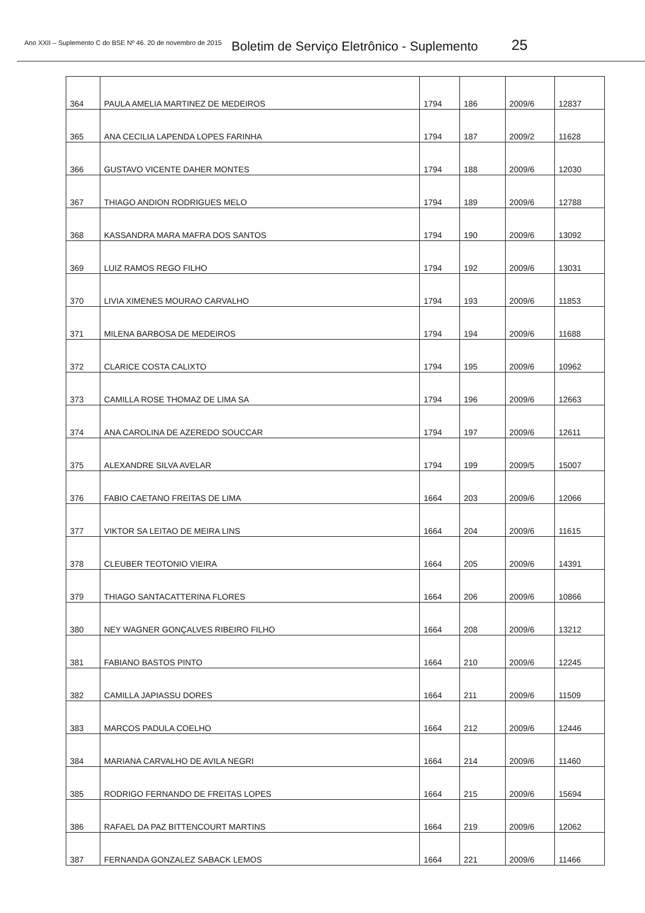Ano XXII – Suplemento C do BSE Nº 46. 20 de novembro de 2015 Boletim de Serviço Eletrônico - Suplemento 25
| 364 | PAULA AMELIA MARTINEZ DE MEDEIROS | 1794 | 186 | 2009/6 | 12837 |
| 365 | ANA CECILIA LAPENDA LOPES FARINHA | 1794 | 187 | 2009/2 | 11628 |
| 366 | GUSTAVO VICENTE DAHER MONTES | 1794 | 188 | 2009/6 | 12030 |
| 367 | THIAGO ANDION RODRIGUES MELO | 1794 | 189 | 2009/6 | 12788 |
| 368 | KASSANDRA MARA MAFRA DOS SANTOS | 1794 | 190 | 2009/6 | 13092 |
| 369 | LUIZ RAMOS REGO FILHO | 1794 | 192 | 2009/6 | 13031 |
| 370 | LIVIA XIMENES MOURAO CARVALHO | 1794 | 193 | 2009/6 | 11853 |
| 371 | MILENA BARBOSA DE MEDEIROS | 1794 | 194 | 2009/6 | 11688 |
| 372 | CLARICE COSTA CALIXTO | 1794 | 195 | 2009/6 | 10962 |
| 373 | CAMILLA ROSE THOMAZ DE LIMA SA | 1794 | 196 | 2009/6 | 12663 |
| 374 | ANA CAROLINA DE AZEREDO SOUCCAR | 1794 | 197 | 2009/6 | 12611 |
| 375 | ALEXANDRE SILVA AVELAR | 1794 | 199 | 2009/5 | 15007 |
| 376 | FABIO CAETANO FREITAS DE LIMA | 1664 | 203 | 2009/6 | 12066 |
| 377 | VIKTOR SA LEITAO DE MEIRA LINS | 1664 | 204 | 2009/6 | 11615 |
| 378 | CLEUBER TEOTONIO VIEIRA | 1664 | 205 | 2009/6 | 14391 |
| 379 | THIAGO SANTACATTERINA FLORES | 1664 | 206 | 2009/6 | 10866 |
| 380 | NEY WAGNER GONÇALVES RIBEIRO FILHO | 1664 | 208 | 2009/6 | 13212 |
| 381 | FABIANO BASTOS PINTO | 1664 | 210 | 2009/6 | 12245 |
| 382 | CAMILLA JAPIASSU DORES | 1664 | 211 | 2009/6 | 11509 |
| 383 | MARCOS PADULA COELHO | 1664 | 212 | 2009/6 | 12446 |
| 384 | MARIANA CARVALHO DE AVILA NEGRI | 1664 | 214 | 2009/6 | 11460 |
| 385 | RODRIGO FERNANDO DE FREITAS LOPES | 1664 | 215 | 2009/6 | 15694 |
| 386 | RAFAEL DA PAZ BITTENCOURT MARTINS | 1664 | 219 | 2009/6 | 12062 |
| 387 | FERNANDA GONZALEZ SABACK LEMOS | 1664 | 221 | 2009/6 | 11466 |